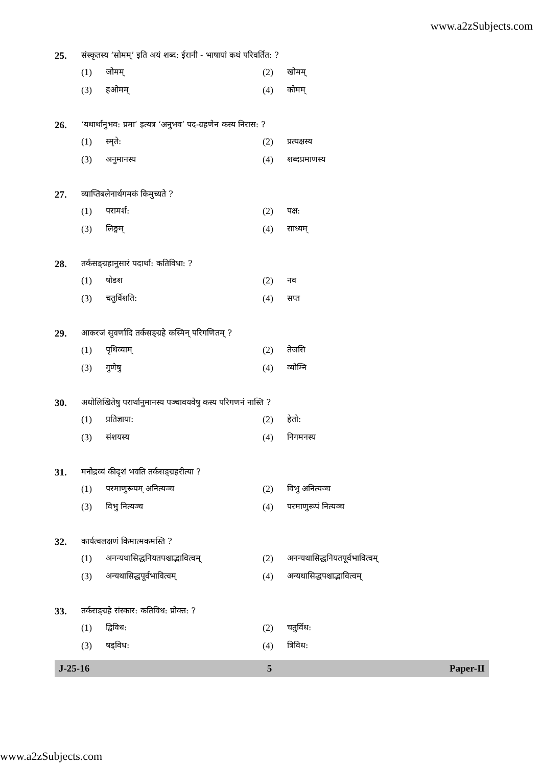www.a2zSubjects.com
25.
संस्कृतस्य ‘सोमम्’ इति अयं शब्द: ईरानी - भाषायां कथं परिवर्तित: ?
(1) जोमम् (2) खोमम्
(3) हओमम् (4) कोमम्
26.
‘यथार्थानुभव: प्रमा’ इत्यत्र ‘अनुभव’ पद-ग्रहणेन कस्य निरास: ?
(1) स्मृते: (2) प्रत्यक्षस्य
(3) अनुमानस्य (4) शब्दप्रमाणस्य
27.
व्याप्तिबलेनार्थगमकं किमुच्यते ?
(1) परामर्श: (2) पक्ष:
(3) लिङ्गम् (4) साध्यम्
28.
तर्कसङ्ग्रहानुसारं पदार्था: कतिविधा: ?
(1) षोडश (2) नव
(3) चतुर्विंशति: (4) सप्त
29.
आकरजं सुवर्णादि तर्कसङ्ग्रहे कस्मिन् परिगणितम् ?
(1) पृथिव्याम् (2) तेजसि
(3) गुणेषु (4) व्योम्नि
30.
अधोलिखितेषु परार्थानुमानस्य पञ्चावयवेषु कस्य परिगणनं नास्ति ?
(1) प्रतिज्ञाया: (2) हेतो:
(3) संशयस्य (4) निगमनस्य
31.
मनोद्रव्यं कीदृशं भवति तर्कसङ्ग्रहरीत्या ?
(1) परमाणुरूपम् अनित्यञ्च (2) विभु अनित्यञ्च
(3) विभु नित्यञ्च (4) परमाणुरूपं नित्यञ्च
32.
कार्यत्वलक्षणं किमात्मकमस्ति ?
(1) अनन्यथासिद्धनियतपश्चाद्भावित्वम् (2) अनन्यथासिद्धनियतपूर्वभावित्वम्
(3) अन्यथासिद्धपूर्वभावित्वम् (4) अन्यथासिद्धपश्चाद्भावित्वम्
33.
तर्कसङ्ग्रहे संस्कार: कतिविध: प्रोक्त: ?
(1) द्विविध: (2) चतुर्विध:
(3) षड्विध: (4) त्रिविध:
J-25-16 5 Paper-II
www.a2zSubjects.com